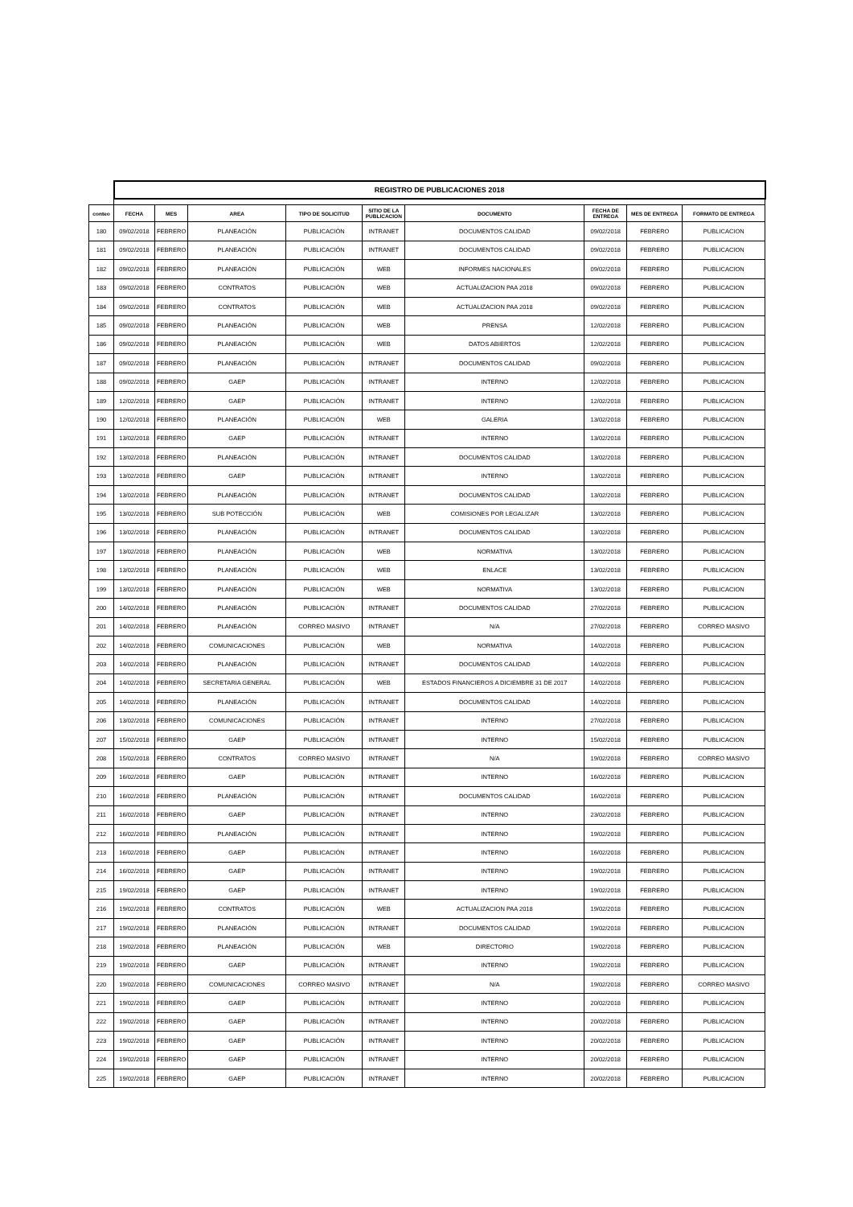| | REGISTRO DE PUBLICACIONES 2018 | | | | | | | | |
| conteo | FECHA | MES | AREA | TIPO DE SOLICITUD | SITIO DE LA PUBLICACION | DOCUMENTO | FECHA DE ENTREGA | MES DE ENTREGA | FORMATO DE ENTREGA |
| 180 | 09/02/2018 | FEBRERO | PLANEACIÓN | PUBLICACIÓN | INTRANET | DOCUMENTOS CALIDAD | 09/02/2018 | FEBRERO | PUBLICACION |
| 181 | 09/02/2018 | FEBRERO | PLANEACIÓN | PUBLICACIÓN | INTRANET | DOCUMENTOS CALIDAD | 09/02/2018 | FEBRERO | PUBLICACION |
| 182 | 09/02/2018 | FEBRERO | PLANEACIÓN | PUBLICACIÓN | WEB | INFORMES NACIONALES | 09/02/2018 | FEBRERO | PUBLICACION |
| 183 | 09/02/2018 | FEBRERO | CONTRATOS | PUBLICACIÓN | WEB | ACTUALIZACION PAA 2018 | 09/02/2018 | FEBRERO | PUBLICACION |
| 184 | 09/02/2018 | FEBRERO | CONTRATOS | PUBLICACIÓN | WEB | ACTUALIZACION PAA 2018 | 09/02/2018 | FEBRERO | PUBLICACION |
| 185 | 09/02/2018 | FEBRERO | PLANEACIÓN | PUBLICACIÓN | WEB | PRENSA | 12/02/2018 | FEBRERO | PUBLICACION |
| 186 | 09/02/2018 | FEBRERO | PLANEACIÓN | PUBLICACIÓN | WEB | DATOS ABIERTOS | 12/02/2018 | FEBRERO | PUBLICACION |
| 187 | 09/02/2018 | FEBRERO | PLANEACIÓN | PUBLICACIÓN | INTRANET | DOCUMENTOS CALIDAD | 09/02/2018 | FEBRERO | PUBLICACION |
| 188 | 09/02/2018 | FEBRERO | GAEP | PUBLICACIÓN | INTRANET | INTERNO | 12/02/2018 | FEBRERO | PUBLICACION |
| 189 | 12/02/2018 | FEBRERO | GAEP | PUBLICACIÓN | INTRANET | INTERNO | 12/02/2018 | FEBRERO | PUBLICACION |
| 190 | 12/02/2018 | FEBRERO | PLANEACIÓN | PUBLICACIÓN | WEB | GALERIA | 13/02/2018 | FEBRERO | PUBLICACION |
| 191 | 13/02/2018 | FEBRERO | GAEP | PUBLICACIÓN | INTRANET | INTERNO | 13/02/2018 | FEBRERO | PUBLICACION |
| 192 | 13/02/2018 | FEBRERO | PLANEACIÓN | PUBLICACIÓN | INTRANET | DOCUMENTOS CALIDAD | 13/02/2018 | FEBRERO | PUBLICACION |
| 193 | 13/02/2018 | FEBRERO | GAEP | PUBLICACIÓN | INTRANET | INTERNO | 13/02/2018 | FEBRERO | PUBLICACION |
| 194 | 13/02/2018 | FEBRERO | PLANEACIÓN | PUBLICACIÓN | INTRANET | DOCUMENTOS CALIDAD | 13/02/2018 | FEBRERO | PUBLICACION |
| 195 | 13/02/2018 | FEBRERO | SUB POTECCIÓN | PUBLICACIÓN | WEB | COMISIONES POR LEGALIZAR | 13/02/2018 | FEBRERO | PUBLICACION |
| 196 | 13/02/2018 | FEBRERO | PLANEACIÓN | PUBLICACIÓN | INTRANET | DOCUMENTOS CALIDAD | 13/02/2018 | FEBRERO | PUBLICACION |
| 197 | 13/02/2018 | FEBRERO | PLANEACIÓN | PUBLICACIÓN | WEB | NORMATIVA | 13/02/2018 | FEBRERO | PUBLICACION |
| 198 | 13/02/2018 | FEBRERO | PLANEACIÓN | PUBLICACIÓN | WEB | ENLACE | 13/02/2018 | FEBRERO | PUBLICACION |
| 199 | 13/02/2018 | FEBRERO | PLANEACIÓN | PUBLICACIÓN | WEB | NORMATIVA | 13/02/2018 | FEBRERO | PUBLICACION |
| 200 | 14/02/2018 | FEBRERO | PLANEACIÓN | PUBLICACIÓN | INTRANET | DOCUMENTOS CALIDAD | 27/02/2018 | FEBRERO | PUBLICACION |
| 201 | 14/02/2018 | FEBRERO | PLANEACIÓN | CORREO MASIVO | INTRANET | N/A | 27/02/2018 | FEBRERO | CORREO MASIVO |
| 202 | 14/02/2018 | FEBRERO | COMUNICACIONES | PUBLICACIÓN | WEB | NORMATIVA | 14/02/2018 | FEBRERO | PUBLICACION |
| 203 | 14/02/2018 | FEBRERO | PLANEACIÓN | PUBLICACIÓN | INTRANET | DOCUMENTOS CALIDAD | 14/02/2018 | FEBRERO | PUBLICACION |
| 204 | 14/02/2018 | FEBRERO | SECRETARIA GENERAL | PUBLICACIÓN | WEB | ESTADOS FINANCIEROS A DICIEMBRE 31 DE 2017 | 14/02/2018 | FEBRERO | PUBLICACION |
| 205 | 14/02/2018 | FEBRERO | PLANEACIÓN | PUBLICACIÓN | INTRANET | DOCUMENTOS CALIDAD | 14/02/2018 | FEBRERO | PUBLICACION |
| 206 | 13/02/2018 | FEBRERO | COMUNICACIONES | PUBLICACIÓN | INTRANET | INTERNO | 27/02/2018 | FEBRERO | PUBLICACION |
| 207 | 15/02/2018 | FEBRERO | GAEP | PUBLICACIÓN | INTRANET | INTERNO | 15/02/2018 | FEBRERO | PUBLICACION |
| 208 | 15/02/2018 | FEBRERO | CONTRATOS | CORREO MASIVO | INTRANET | N/A | 19/02/2018 | FEBRERO | CORREO MASIVO |
| 209 | 16/02/2018 | FEBRERO | GAEP | PUBLICACIÓN | INTRANET | INTERNO | 16/02/2018 | FEBRERO | PUBLICACION |
| 210 | 16/02/2018 | FEBRERO | PLANEACIÓN | PUBLICACIÓN | INTRANET | DOCUMENTOS CALIDAD | 16/02/2018 | FEBRERO | PUBLICACION |
| 211 | 16/02/2018 | FEBRERO | GAEP | PUBLICACIÓN | INTRANET | INTERNO | 23/02/2018 | FEBRERO | PUBLICACION |
| 212 | 16/02/2018 | FEBRERO | PLANEACIÓN | PUBLICACIÓN | INTRANET | INTERNO | 19/02/2018 | FEBRERO | PUBLICACION |
| 213 | 16/02/2018 | FEBRERO | GAEP | PUBLICACIÓN | INTRANET | INTERNO | 16/02/2018 | FEBRERO | PUBLICACION |
| 214 | 16/02/2018 | FEBRERO | GAEP | PUBLICACIÓN | INTRANET | INTERNO | 19/02/2018 | FEBRERO | PUBLICACION |
| 215 | 19/02/2018 | FEBRERO | GAEP | PUBLICACIÓN | INTRANET | INTERNO | 19/02/2018 | FEBRERO | PUBLICACION |
| 216 | 19/02/2018 | FEBRERO | CONTRATOS | PUBLICACIÓN | WEB | ACTUALIZACION PAA 2018 | 19/02/2018 | FEBRERO | PUBLICACION |
| 217 | 19/02/2018 | FEBRERO | PLANEACIÓN | PUBLICACIÓN | INTRANET | DOCUMENTOS CALIDAD | 19/02/2018 | FEBRERO | PUBLICACION |
| 218 | 19/02/2018 | FEBRERO | PLANEACIÓN | PUBLICACIÓN | WEB | DIRECTORIO | 19/02/2018 | FEBRERO | PUBLICACION |
| 219 | 19/02/2018 | FEBRERO | GAEP | PUBLICACIÓN | INTRANET | INTERNO | 19/02/2018 | FEBRERO | PUBLICACION |
| 220 | 19/02/2018 | FEBRERO | COMUNICACIONES | CORREO MASIVO | INTRANET | N/A | 19/02/2018 | FEBRERO | CORREO MASIVO |
| 221 | 19/02/2018 | FEBRERO | GAEP | PUBLICACIÓN | INTRANET | INTERNO | 20/02/2018 | FEBRERO | PUBLICACION |
| 222 | 19/02/2018 | FEBRERO | GAEP | PUBLICACIÓN | INTRANET | INTERNO | 20/02/2018 | FEBRERO | PUBLICACION |
| 223 | 19/02/2018 | FEBRERO | GAEP | PUBLICACIÓN | INTRANET | INTERNO | 20/02/2018 | FEBRERO | PUBLICACION |
| 224 | 19/02/2018 | FEBRERO | GAEP | PUBLICACIÓN | INTRANET | INTERNO | 20/02/2018 | FEBRERO | PUBLICACION |
| 225 | 19/02/2018 | FEBRERO | GAEP | PUBLICACIÓN | INTRANET | INTERNO | 20/02/2018 | FEBRERO | PUBLICACION |